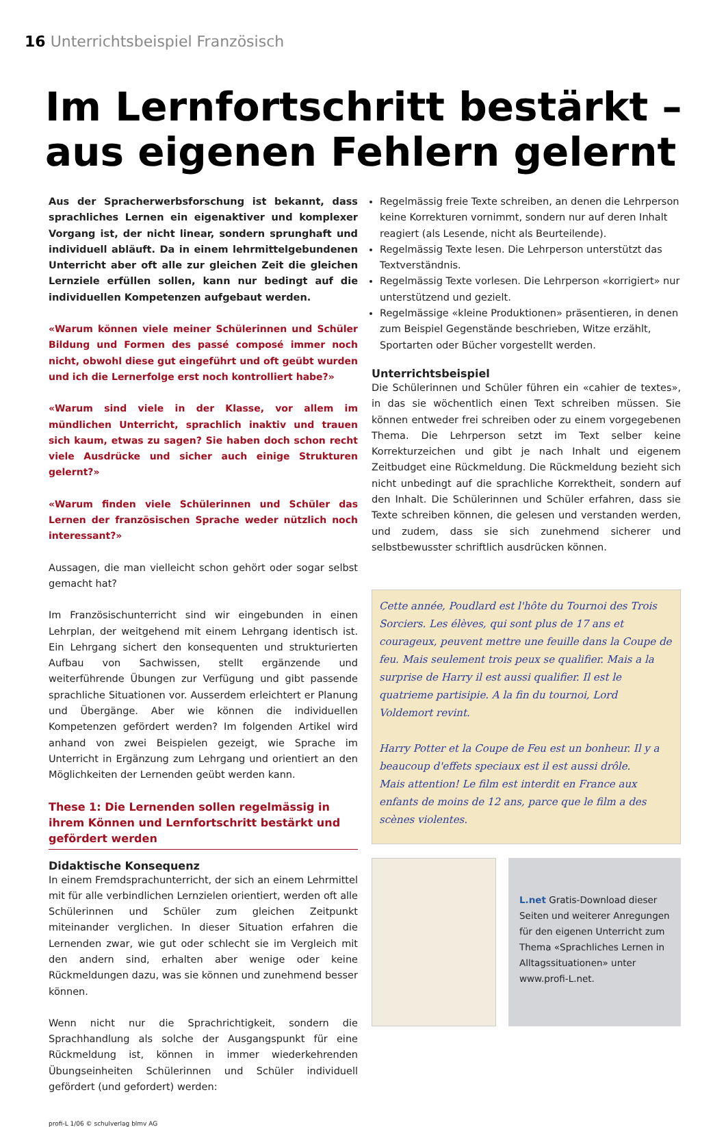16 Unterrichtsbeispiel Französisch
Im Lernfortschritt bestärkt –
aus eigenen Fehlern gelernt
Aus der Spracherwerbsforschung ist bekannt, dass sprachliches Lernen ein eigenaktiver und komplexer Vorgang ist, der nicht linear, sondern sprunghaft und individuell abläuft. Da in einem lehrmittelgebundenen Unterricht aber oft alle zur gleichen Zeit die gleichen Lernziele erfüllen sollen, kann nur bedingt auf die individuellen Kompetenzen aufgebaut werden.
«Warum können viele meiner Schülerinnen und Schüler Bildung und Formen des passé composé immer noch nicht, obwohl diese gut eingeführt und oft geübt wurden und ich die Lernerfolge erst noch kontrolliert habe?»
«Warum sind viele in der Klasse, vor allem im mündlichen Unterricht, sprachlich inaktiv und trauen sich kaum, etwas zu sagen? Sie haben doch schon recht viele Ausdrücke und sicher auch einige Strukturen gelernt?»
«Warum finden viele Schülerinnen und Schüler das Lernen der französischen Sprache weder nützlich noch interessant?»
Aussagen, die man vielleicht schon gehört oder sogar selbst gemacht hat?
Im Französischunterricht sind wir eingebunden in einen Lehrplan, der weitgehend mit einem Lehrgang identisch ist. Ein Lehrgang sichert den konsequenten und strukturierten Aufbau von Sachwissen, stellt ergänzende und weiterführende Übungen zur Verfügung und gibt passende sprachliche Situationen vor. Ausserdem erleichtert er Planung und Übergänge. Aber wie können die individuellen Kompetenzen gefördert werden? Im folgenden Artikel wird anhand von zwei Beispielen gezeigt, wie Sprache im Unterricht in Ergänzung zum Lehrgang und orientiert an den Möglichkeiten der Lernenden geübt werden kann.
These 1: Die Lernenden sollen regelmässig in ihrem Können und Lernfortschritt bestärkt und gefördert werden
Didaktische Konsequenz
In einem Fremdsprachunterricht, der sich an einem Lehrmittel mit für alle verbindlichen Lernzielen orientiert, werden oft alle Schülerinnen und Schüler zum gleichen Zeitpunkt miteinander verglichen. In dieser Situation erfahren die Lernenden zwar, wie gut oder schlecht sie im Vergleich mit den andern sind, erhalten aber wenige oder keine Rückmeldungen dazu, was sie können und zunehmend besser können.
Wenn nicht nur die Sprachrichtigkeit, sondern die Sprachhandlung als solche der Ausgangspunkt für eine Rückmeldung ist, können in immer wiederkehrenden Übungseinheiten Schülerinnen und Schüler individuell gefördert (und gefordert) werden:
Regelmässig freie Texte schreiben, an denen die Lehrperson keine Korrekturen vornimmt, sondern nur auf deren Inhalt reagiert (als Lesende, nicht als Beurteilende).
Regelmässig Texte lesen. Die Lehrperson unterstützt das Textverständnis.
Regelmässig Texte vorlesen. Die Lehrperson «korrigiert» nur unterstützend und gezielt.
Regelmässige «kleine Produktionen» präsentieren, in denen zum Beispiel Gegenstände beschrieben, Witze erzählt, Sportarten oder Bücher vorgestellt werden.
Unterrichtsbeispiel
Die Schülerinnen und Schüler führen ein «cahier de textes», in das sie wöchentlich einen Text schreiben müssen. Sie können entweder frei schreiben oder zu einem vorgegebenen Thema. Die Lehrperson setzt im Text selber keine Korrekturzeichen und gibt je nach Inhalt und eigenem Zeitbudget eine Rückmeldung. Die Rückmeldung bezieht sich nicht unbedingt auf die sprachliche Korrektheit, sondern auf den Inhalt. Die Schülerinnen und Schüler erfahren, dass sie Texte schreiben können, die gelesen und verstanden werden, und zudem, dass sie sich zunehmend sicherer und selbstbewusster schriftlich ausdrücken können.
Cette année, Poudlard est l'hôte du Tournoi des Trois Sorciers. Les élèves, qui sont plus de 17 ans et courageux, peuvent mettre une feuille dans la Coupe de feu. Mais seulement trois peux se qualifier. Mais a la surprise de Harry il est aussi qualifier. Il est le quatrieme partisipie. A la fin du tournoi, Lord Voldemort revint.
Harry Potter et la Coupe de Feu est un bonheur. Il y a beaucoup d'effets speciaux est il est aussi drôle.
Mais attention! Le film est interdit en France aux enfants de moins de 12 ans, parce que le film a des scènes violentes.
L.net Gratis-Download dieser Seiten und weiterer Anregungen für den eigenen Unterricht zum Thema «Sprachliches Lernen in Alltagssituationen» unter www.profi-L.net.
profi-L 1/06 © schulverlag blmv AG